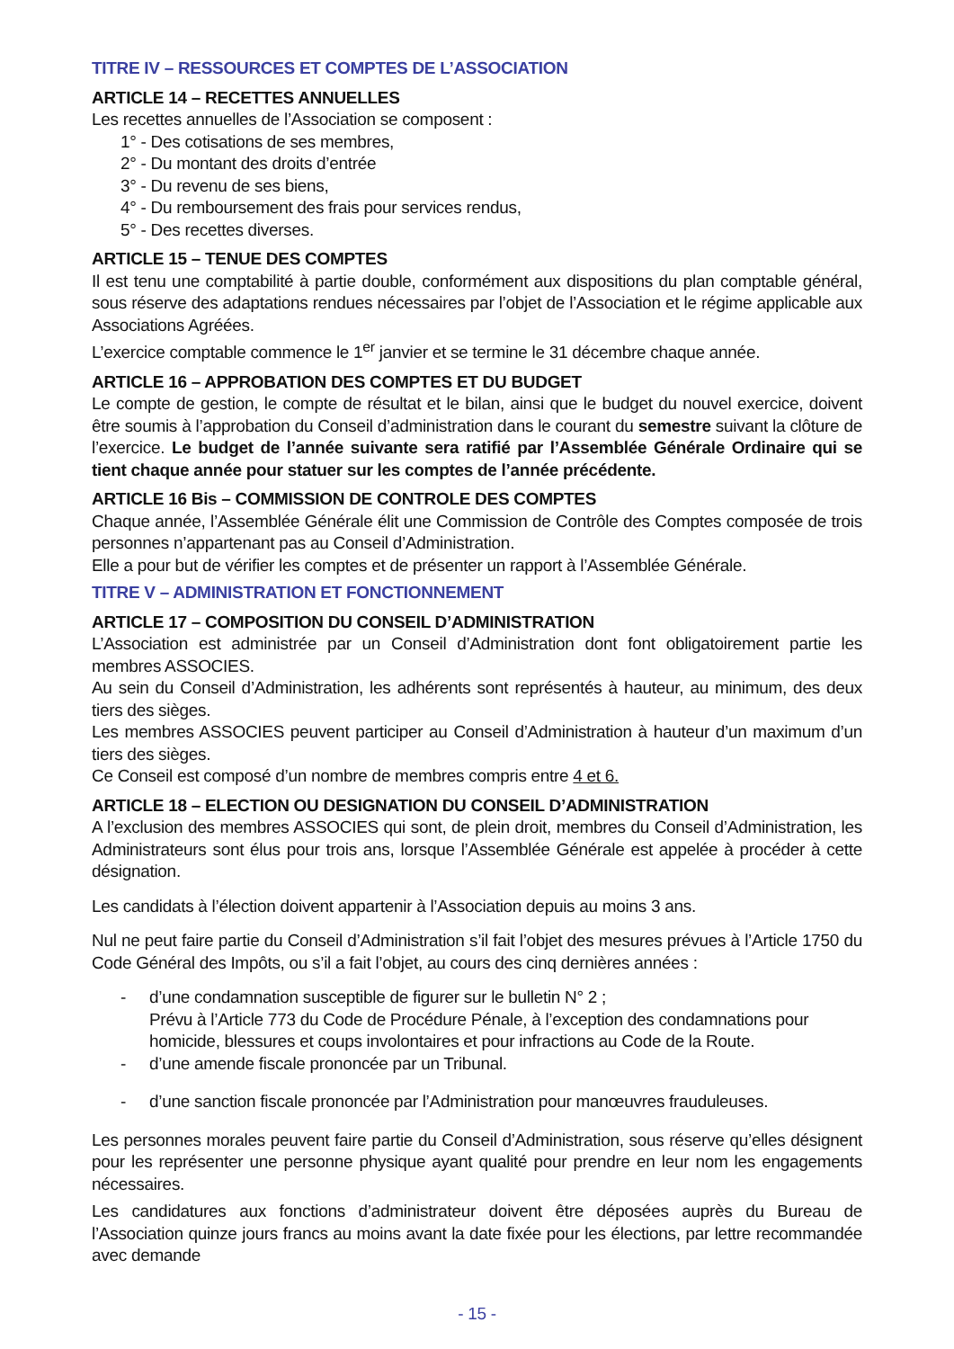TITRE IV – RESSOURCES ET COMPTES DE L’ASSOCIATION
ARTICLE 14 – RECETTES ANNUELLES
Les recettes annuelles de l’Association se composent :
1° - Des cotisations de ses membres,
2° - Du montant des droits d’entrée
3° - Du revenu de ses biens,
4° - Du remboursement des frais pour services rendus,
5° - Des recettes diverses.
ARTICLE 15 – TENUE DES COMPTES
Il est tenu une comptabilité à partie double, conformément aux dispositions du plan comptable général, sous réserve des adaptations rendues nécessaires par l’objet de l’Association et le régime applicable aux Associations Agréées.
L’exercice comptable commence le 1<sup>er</sup> janvier et se termine le 31 décembre chaque année.
ARTICLE 16 – APPROBATION DES COMPTES ET DU BUDGET
Le compte de gestion, le compte de résultat et le bilan, ainsi que le budget du nouvel exercice, doivent être soumis à l’approbation du Conseil d’administration dans le courant du semestre suivant la clôture de l’exercice. Le budget de l’année suivante sera ratifié par l’Assemblée Générale Ordinaire qui se tient chaque année pour statuer sur les comptes de l’année précédente.
ARTICLE 16 Bis – COMMISSION DE CONTROLE DES COMPTES
Chaque année, l’Assemblée Générale élit une Commission de Contrôle des Comptes composée de trois personnes n’appartenant pas au Conseil d’Administration.
Elle a pour but de vérifier les comptes et de présenter un rapport à l’Assemblée Générale.
TITRE V – ADMINISTRATION ET FONCTIONNEMENT
ARTICLE 17 – COMPOSITION DU CONSEIL D’ADMINISTRATION
L’Association est administrée par un Conseil d’Administration dont font obligatoirement partie les membres ASSOCIES.
Au sein du Conseil d’Administration, les adhérents sont représentés à hauteur, au minimum, des deux tiers des sièges.
Les membres ASSOCIES peuvent participer au Conseil d’Administration à hauteur d’un maximum d’un tiers des sièges.
Ce Conseil est composé d’un nombre de membres compris entre 4 et 6.
ARTICLE 18 – ELECTION OU DESIGNATION DU CONSEIL D’ADMINISTRATION
A l’exclusion des membres ASSOCIES qui sont, de plein droit, membres du Conseil d’Administration, les Administrateurs sont élus pour trois ans, lorsque l’Assemblée Générale est appelée à procéder à cette désignation.
Les candidats à l’élection doivent appartenir à l’Association depuis au moins 3 ans.
Nul ne peut faire partie du Conseil d’Administration s’il fait l’objet des mesures prévues à l’Article 1750 du Code Général des Impôts, ou s’il a fait l’objet, au cours des cinq dernières années :
- d’une condamnation susceptible de figurer sur le bulletin N° 2 ;
Prévu à l’Article 773 du Code de Procédure Pénale, à l’exception des condamnations pour homicide, blessures et coups involontaires et pour infractions au Code de la Route.
- d’une amende fiscale prononcée par un Tribunal.
- d’une sanction fiscale prononcée par l’Administration pour manœuvres frauduleuses.
Les personnes morales peuvent faire partie du Conseil d’Administration, sous réserve qu’elles désignent pour les représenter une personne physique ayant qualité pour prendre en leur nom les engagements nécessaires.
Les candidatures aux fonctions d’administrateur doivent être déposées auprès du Bureau de l’Association quinze jours francs au moins avant la date fixée pour les élections, par lettre recommandée avec demande
- 15 -